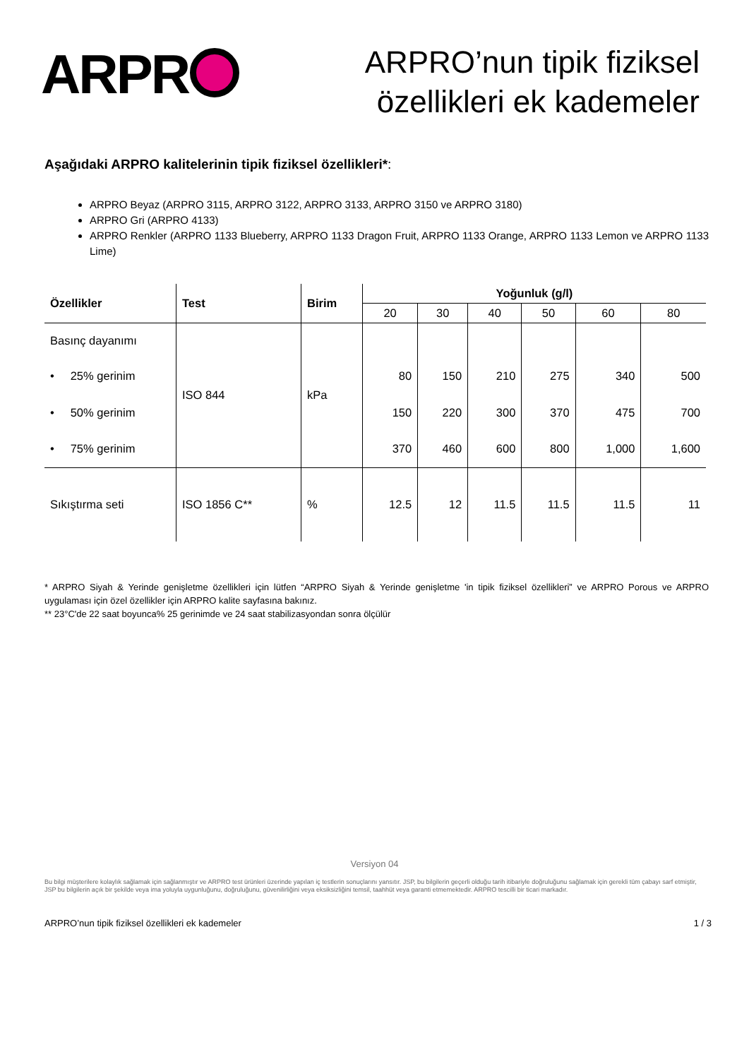ARPR
ARPRO’nun tipik fiziksel
özellikleri ek kademeler
Aşağıdaki ARPRO kalitelerinin tipik fiziksel özellikleri*:
ARPRO Beyaz (ARPRO 3115, ARPRO 3122, ARPRO 3133, ARPRO 3150 ve ARPRO 3180)
ARPRO Gri (ARPRO 4133)
ARPRO Renkler (ARPRO 1133 Blueberry, ARPRO 1133 Dragon Fruit, ARPRO 1133 Orange, ARPRO 1133 Lemon ve ARPRO 1133 Lime)
| Özellikler | Test | Birim | Yoğunluk (g/l) | | | | | |
| --- | --- | --- | --- | --- | --- | --- | --- | --- |
| | | | 20 | 30 | 40 | 50 | 60 | 80 |
| Basınç dayanımı | ISO 844 | kPa | | | | | | |
| • 25% gerinim | | | 80 | 150 | 210 | 275 | 340 | 500 |
| • 50% gerinim | | | 150 | 220 | 300 | 370 | 475 | 700 |
| • 75% gerinim | | | 370 | 460 | 600 | 800 | 1,000 | 1,600 |
| Sıkıştırma seti | ISO 1856 C** | % | 12.5 | 12 | 11.5 | 11.5 | 11.5 | 11 |
* ARPRO Siyah & Yerinde genişletme özellikleri için lütfen “ARPRO Siyah & Yerinde genişletme 'in tipik fiziksel özellikleri” ve ARPRO Porous ve ARPRO uygulaması için özel özellikler için ARPRO kalite sayfasına bakınız.
** 23°C'de 22 saat boyunca% 25 gerinimde ve 24 saat stabilizasyondan sonra ölçülür
Versiyon 04
Bu bilgi müşterilere kolaylık sağlamak için sağlanmıştır ve ARPRO test ürünleri üzerinde yapılan iç testlerin sonuçlarını yansıtır. JSP, bu bilgilerin geçerli olduğu tarih itibariyle doğruluğunu sağlamak için gerekli tüm çabayı sarf etmiştir, JSP bu bilgilerin açık bir şekilde veya ima yoluyla uygunluğunu, doğruluğunu, güvenilirliğini veya eksiksizliğini temsil, taahhüt veya garanti etmemektedir. ARPRO tescilli bir ticari markadır.
ARPRO’nun tipik fiziksel özellikleri ek kademeler 1 / 3